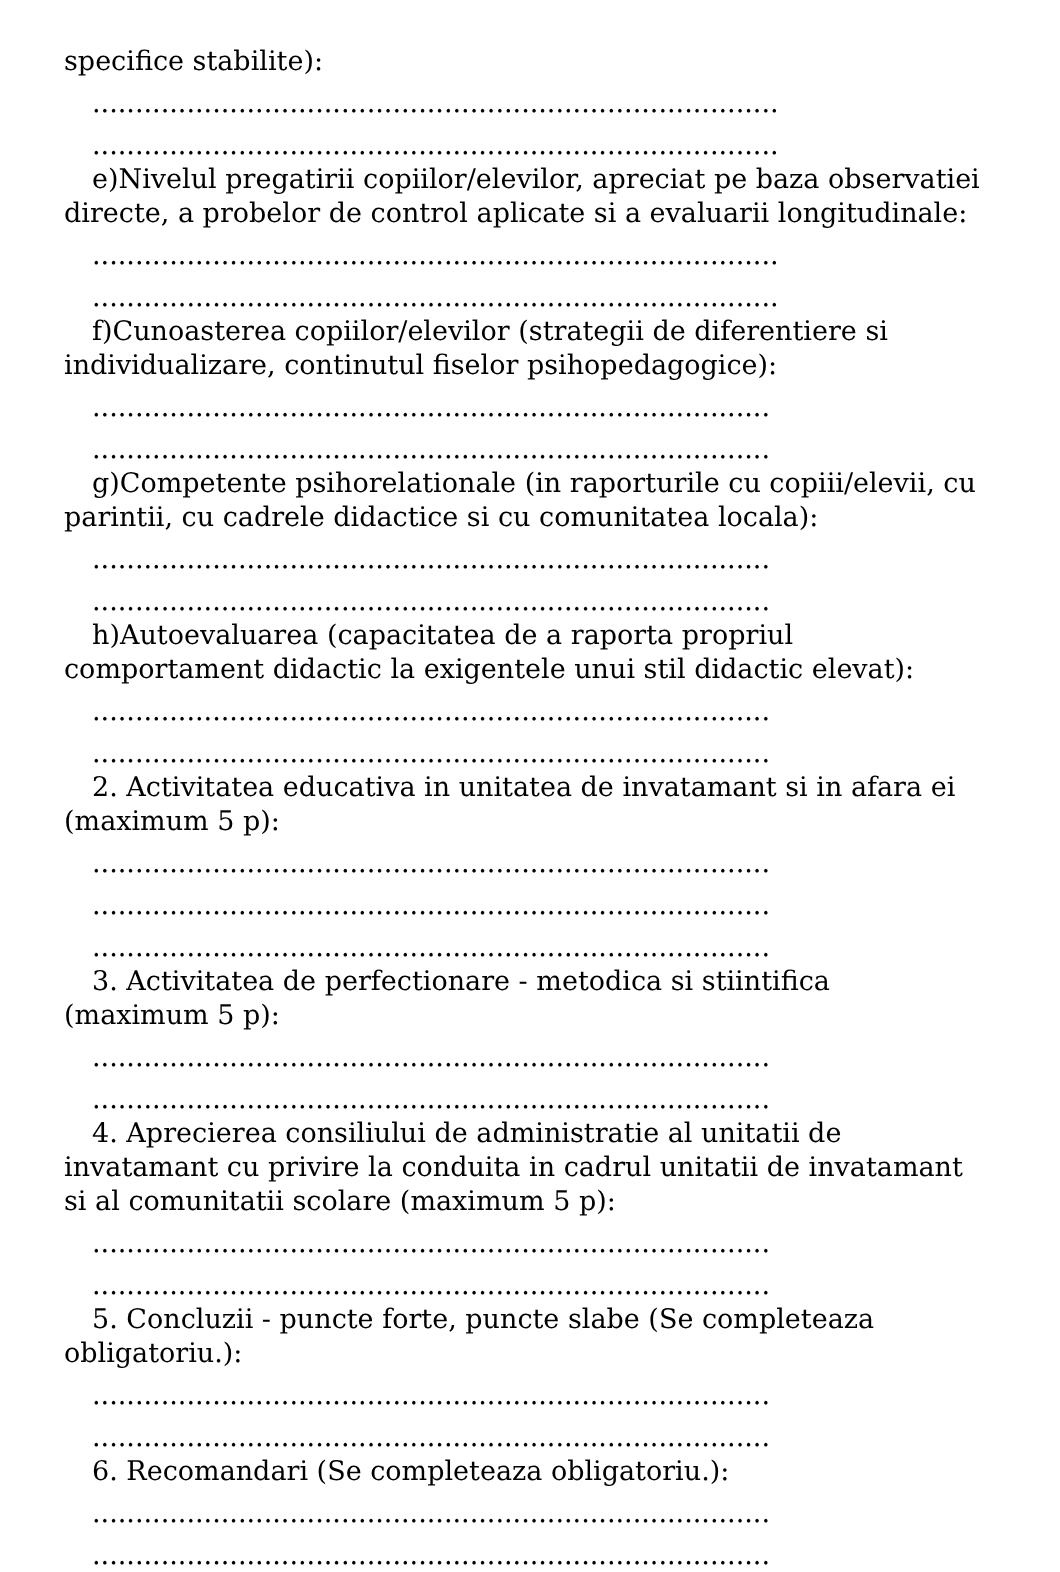specifice stabilite):
................................................................................
................................................................................
e)Nivelul pregatirii copiilor/elevilor, apreciat pe baza observatiei directe, a probelor de control aplicate si a evaluarii longitudinale:
................................................................................
................................................................................
f)Cunoasterea copiilor/elevilor (strategii de diferentiere si individualizare, continutul fiselor psihopedagogice):
...............................................................................
...............................................................................
g)Competente psihorelationale (in raporturile cu copiii/elevii, cu parintii, cu cadrele didactice si cu comunitatea locala):
...............................................................................
...............................................................................
h)Autoevaluarea (capacitatea de a raporta propriul comportament didactic la exigentele unui stil didactic elevat):
...............................................................................
...............................................................................
2. Activitatea educativa in unitatea de invatamant si in afara ei (maximum 5 p):
...............................................................................
...............................................................................
...............................................................................
3. Activitatea de perfectionare - metodica si stiintifica (maximum 5 p):
...............................................................................
...............................................................................
4. Aprecierea consiliului de administratie al unitatii de invatamant cu privire la conduita in cadrul unitatii de invatamant si al comunitatii scolare (maximum 5 p):
...............................................................................
...............................................................................
5. Concluzii - puncte forte, puncte slabe (Se completeaza obligatoriu.):
...............................................................................
...............................................................................
6. Recomandari (Se completeaza obligatoriu.):
...............................................................................
...............................................................................